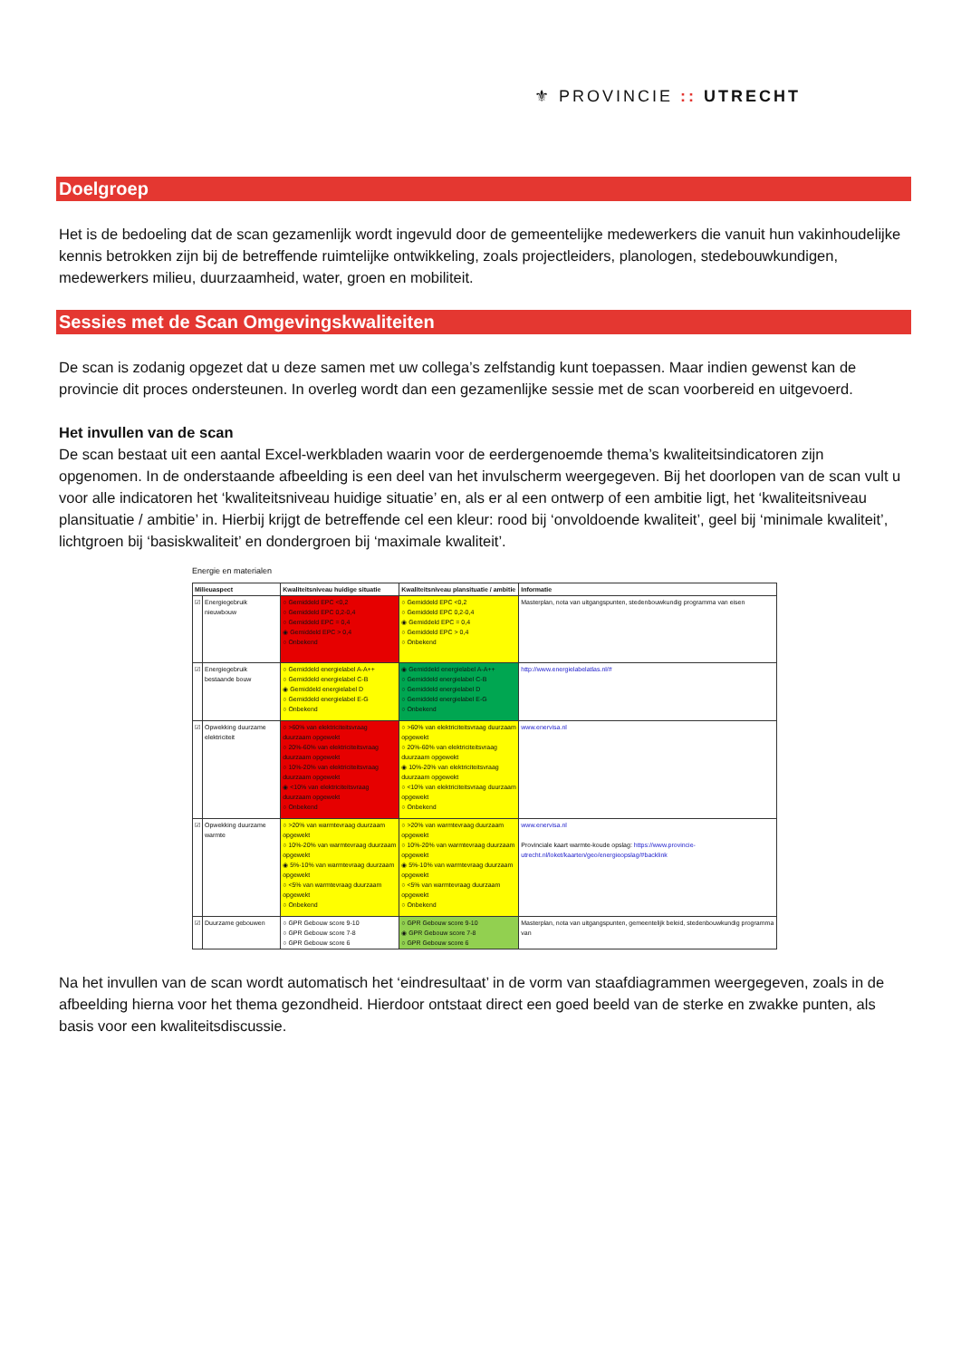⚜ PROVINCIE :: UTRECHT
Doelgroep
Het is de bedoeling dat de scan gezamenlijk wordt ingevuld door de gemeentelijke medewerkers die vanuit hun vakinhoudelijke kennis betrokken zijn bij de betreffende ruimtelijke ontwikkeling, zoals projectleiders, planologen, stedebouwkundigen, medewerkers milieu, duurzaamheid, water, groen en mobiliteit.
Sessies met de Scan Omgevingskwaliteiten
De scan is zodanig opgezet dat u deze samen met uw collega’s zelfstandig kunt toepassen. Maar indien gewenst kan de provincie dit proces ondersteunen. In overleg wordt dan een gezamenlijke sessie met de scan voorbereid en uitgevoerd.
Het invullen van de scan
De scan bestaat uit een aantal Excel-werkbladen waarin voor de eerdergenoemde thema’s kwaliteitsindicatoren zijn opgenomen. In de onderstaande afbeelding is een deel van het invulscherm weergegeven. Bij het doorlopen van de scan vult u voor alle indicatoren het ‘kwaliteitsniveau huidige situatie’ en, als er al een ontwerp of een ambitie ligt, het ‘kwaliteitsniveau plansituatie / ambitie’ in. Hierbij krijgt de betreffende cel een kleur: rood bij ‘onvoldoende kwaliteit’, geel bij ‘minimale kwaliteit’, lichtgroen bij ‘basiskwaliteit’ en dondergroen bij ‘maximale kwaliteit’.
Energie en materialen
| Milieuaspect | | Kwaliteitsniveau huidige situatie | Kwaliteitsniveau plansituatie / ambitie | Informatie |
| --- | --- | --- | --- | --- |
| ☑ | Energiegebruik nieuwbouw | ○ Gemiddeld EPC <0,2 ○ Gemiddeld EPC 0,2-0,4 ○ Gemiddeld EPC = 0,4 ◉ Gemiddeld EPC > 0,4 ○ Onbekend | ○ Gemiddeld EPC <0,2 ○ Gemiddeld EPC 0,2-0,4 ◉ Gemiddeld EPC = 0,4 ○ Gemiddeld EPC > 0,4 ○ Onbekend | Masterplan, nota van uitgangspunten, stedenbouwkundig programma van eisen |
| ☑ | Energiegebruik bestaande bouw | ○ Gemiddeld energielabel A-A++ ○ Gemiddeld energielabel C-B ◉ Gemiddeld energielabel D ○ Gemiddeld energielabel E-G ○ Onbekend | ◉ Gemiddeld energielabel A-A++ ○ Gemiddeld energielabel C-B ○ Gemiddeld energielabel D ○ Gemiddeld energielabel E-G ○ Onbekend | http://www.energielabelatlas.nl/# |
| ☑ | Opwekking duurzame elektriciteit | ○ >60% van elektriciteitsvraag duurzaam opgewekt ○ 20%-60% van elektriciteitsvraag duurzaam opgewekt ○ 10%-20% van elektriciteitsvraag duurzaam opgewekt ◉ <10% van elektriciteitsvraag duurzaam opgewekt ○ Onbekend | ○ >60% van elektriciteitsvraag duurzaam opgewekt ○ 20%-60% van elektriciteitsvraag duurzaam opgewekt ◉ 10%-20% van elektriciteitsvraag duurzaam opgewekt ○ <10% van elektriciteitsvraag duurzaam opgewekt ○ Onbekend | www.enervisa.nl |
| ☑ | Opwekking duurzame warmte | ○ >20% van warmtevraag duurzaam opgewekt ○ 10%-20% van warmtevraag duurzaam opgewekt ◉ 5%-10% van warmtevraag duurzaam opgewekt ○ <5% van warmtevraag duurzaam opgewekt ○ Onbekend | ○ >20% van warmtevraag duurzaam opgewekt ○ 10%-20% van warmtevraag duurzaam opgewekt ◉ 5%-10% van warmtevraag duurzaam opgewekt ○ <5% van warmtevraag duurzaam opgewekt ○ Onbekend | www.enervisa.nl Provinciale kaart warmte-koude opslag: https://www.provincie-utrecht.nl/loket/kaarten/geo/energieopslag/#backlink |
| ☑ | Duurzame gebouwen | ○ GPR Gebouw score 9-10 ○ GPR Gebouw score 7-8 ○ GPR Gebouw score 6 | ○ GPR Gebouw score 9-10 ◉ GPR Gebouw score 7-8 ○ GPR Gebouw score 6 | Masterplan, nota van uitgangspunten, gemeentelijk beleid, stedenbouwkundig programma van |
Na het invullen van de scan wordt automatisch het ‘eindresultaat’ in de vorm van staafdiagrammen weergegeven, zoals in de afbeelding hierna voor het thema gezondheid. Hierdoor ontstaat direct een goed beeld van de sterke en zwakke punten, als basis voor een kwaliteitsdiscussie.